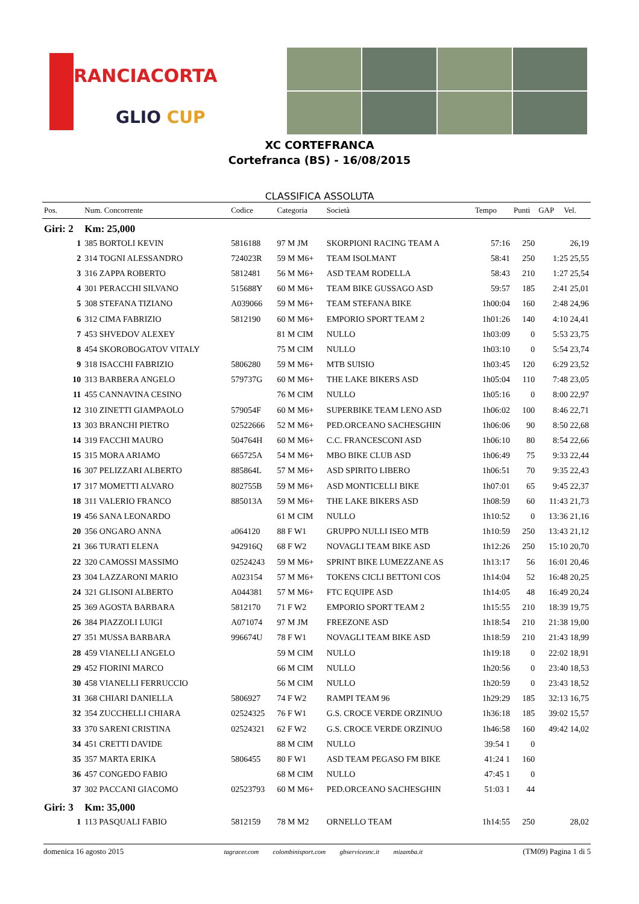RANCIACORTA
GLIO CUP
XC CORTEFRANCA
Cortefranca (BS) - 16/08/2015
CLASSIFICA ASSOLUTA
| Pos. | Num. Concorrente | Codice | Categoria | Società | Tempo | Punti | GAP Vel. |
| --- | --- | --- | --- | --- | --- | --- | --- |
| Giri: 2 | Km: 25,000 | | | | | | |
| 1 | 385 BORTOLI KEVIN | 5816188 | 97 M JM | SKORPIONI RACING TEAM A | 57:16 | 250 | 26,19 |
| 2 | 314 TOGNI ALESSANDRO | 724023R | 59 M M6+ | TEAM ISOLMANT | 58:41 | 250 | 1:25 25,55 |
| 3 | 316 ZAPPA ROBERTO | 5812481 | 56 M M6+ | ASD TEAM RODELLA | 58:43 | 210 | 1:27 25,54 |
| 4 | 301 PERACCHI SILVANO | 515688Y | 60 M M6+ | TEAM BIKE GUSSAGO ASD | 59:57 | 185 | 2:41 25,01 |
| 5 | 308 STEFANA TIZIANO | A039066 | 59 M M6+ | TEAM STEFANA BIKE | 1h00:04 | 160 | 2:48 24,96 |
| 6 | 312 CIMA FABRIZIO | 5812190 | 60 M M6+ | EMPORIO SPORT TEAM 2 | 1h01:26 | 140 | 4:10 24,41 |
| 7 | 453 SHVEDOV ALEXEY | | 81 M CIM | NULLO | 1h03:09 | 0 | 5:53 23,75 |
| 8 | 454 SKOROBOGATOV VITALY | | 75 M CIM | NULLO | 1h03:10 | 0 | 5:54 23,74 |
| 9 | 318 ISACCHI FABRIZIO | 5806280 | 59 M M6+ | MTB SUISIO | 1h03:45 | 120 | 6:29 23,52 |
| 10 | 313 BARBERA ANGELO | 579737G | 60 M M6+ | THE LAKE BIKERS ASD | 1h05:04 | 110 | 7:48 23,05 |
| 11 | 455 CANNAVINA CESINO | | 76 M CIM | NULLO | 1h05:16 | 0 | 8:00 22,97 |
| 12 | 310 ZINETTI GIAMPAOLO | 579054F | 60 M M6+ | SUPERBIKE TEAM LENO ASD | 1h06:02 | 100 | 8:46 22,71 |
| 13 | 303 BRANCHI PIETRO | 02522666 | 52 M M6+ | PED.ORCEANO SACHESGHIN | 1h06:06 | 90 | 8:50 22,68 |
| 14 | 319 FACCHI MAURO | 504764H | 60 M M6+ | C.C. FRANCESCONI ASD | 1h06:10 | 80 | 8:54 22,66 |
| 15 | 315 MORA ARIAMO | 665725A | 54 M M6+ | MBO BIKE CLUB ASD | 1h06:49 | 75 | 9:33 22,44 |
| 16 | 307 PELIZZARI ALBERTO | 885864L | 57 M M6+ | ASD SPIRITO LIBERO | 1h06:51 | 70 | 9:35 22,43 |
| 17 | 317 MOMETTI ALVARO | 802755B | 59 M M6+ | ASD MONTICELLI BIKE | 1h07:01 | 65 | 9:45 22,37 |
| 18 | 311 VALERIO FRANCO | 885013A | 59 M M6+ | THE LAKE BIKERS ASD | 1h08:59 | 60 | 11:43 21,73 |
| 19 | 456 SANA LEONARDO | | 61 M CIM | NULLO | 1h10:52 | 0 | 13:36 21,16 |
| 20 | 356 ONGARO ANNA | a064120 | 88 F W1 | GRUPPO NULLI ISEO MTB | 1h10:59 | 250 | 13:43 21,12 |
| 21 | 366 TURATI ELENA | 942916Q | 68 F W2 | NOVAGLI TEAM BIKE ASD | 1h12:26 | 250 | 15:10 20,70 |
| 22 | 320 CAMOSSI MASSIMO | 02524243 | 59 M M6+ | SPRINT BIKE LUMEZZANE AS | 1h13:17 | 56 | 16:01 20,46 |
| 23 | 304 LAZZARONI MARIO | A023154 | 57 M M6+ | TOKENS CICLI BETTONI COS | 1h14:04 | 52 | 16:48 20,25 |
| 24 | 321 GLISONI ALBERTO | A044381 | 57 M M6+ | FTC EQUIPE ASD | 1h14:05 | 48 | 16:49 20,24 |
| 25 | 369 AGOSTA BARBARA | 5812170 | 71 F W2 | EMPORIO SPORT TEAM 2 | 1h15:55 | 210 | 18:39 19,75 |
| 26 | 384 PIAZZOLI LUIGI | A071074 | 97 M JM | FREEZONE ASD | 1h18:54 | 210 | 21:38 19,00 |
| 27 | 351 MUSSA BARBARA | 996674U | 78 F W1 | NOVAGLI TEAM BIKE ASD | 1h18:59 | 210 | 21:43 18,99 |
| 28 | 459 VIANELLI ANGELO | | 59 M CIM | NULLO | 1h19:18 | 0 | 22:02 18,91 |
| 29 | 452 FIORINI MARCO | | 66 M CIM | NULLO | 1h20:56 | 0 | 23:40 18,53 |
| 30 | 458 VIANELLI FERRUCCIO | | 56 M CIM | NULLO | 1h20:59 | 0 | 23:43 18,52 |
| 31 | 368 CHIARI DANIELLA | 5806927 | 74 F W2 | RAMPI TEAM 96 | 1h29:29 | 185 | 32:13 16,75 |
| 32 | 354 ZUCCHELLI CHIARA | 02524325 | 76 F W1 | G.S. CROCE VERDE ORZINUO | 1h36:18 | 185 | 39:02 15,57 |
| 33 | 370 SARENI CRISTINA | 02524321 | 62 F W2 | G.S. CROCE VERDE ORZINUO | 1h46:58 | 160 | 49:42 14,02 |
| 34 | 451 CRETTI DAVIDE | | 88 M CIM | NULLO | 39:54 1 | 0 | |
| 35 | 357 MARTA ERIKA | 5806455 | 80 F W1 | ASD TEAM PEGASO FM BIKE | 41:24 1 | 160 | |
| 36 | 457 CONGEDO FABIO | | 68 M CIM | NULLO | 47:45 1 | 0 | |
| 37 | 302 PACCANI GIACOMO | 02523793 | 60 M M6+ | PED.ORCEANO SACHESGHIN | 51:03 1 | 44 | |
| Giri: 3 | Km: 35,000 | | | | | | |
| 1 | 113 PASQUALI FABIO | 5812159 | 78 M M2 | ORNELLO TEAM | 1h14:55 | 250 | 28,02 |
domenica 16 agosto 2015 tagracer.com colombinisport.com gbservicesnc.it mizamba.it (TM09) Pagina 1 di 5